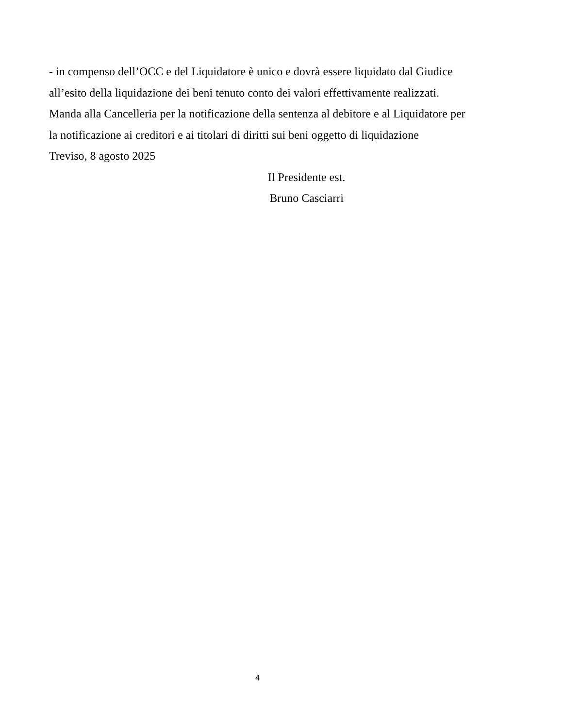- in compenso dell’OCC e del Liquidatore è unico e dovrà essere liquidato dal Giudice all’esito della liquidazione dei beni tenuto conto dei valori effettivamente realizzati.
Manda alla Cancelleria per la notificazione della sentenza al debitore e al Liquidatore per la notificazione ai creditori e ai titolari di diritti sui beni oggetto di liquidazione
Treviso, 8 agosto 2025
Il Presidente est.
Bruno Casciarri
4